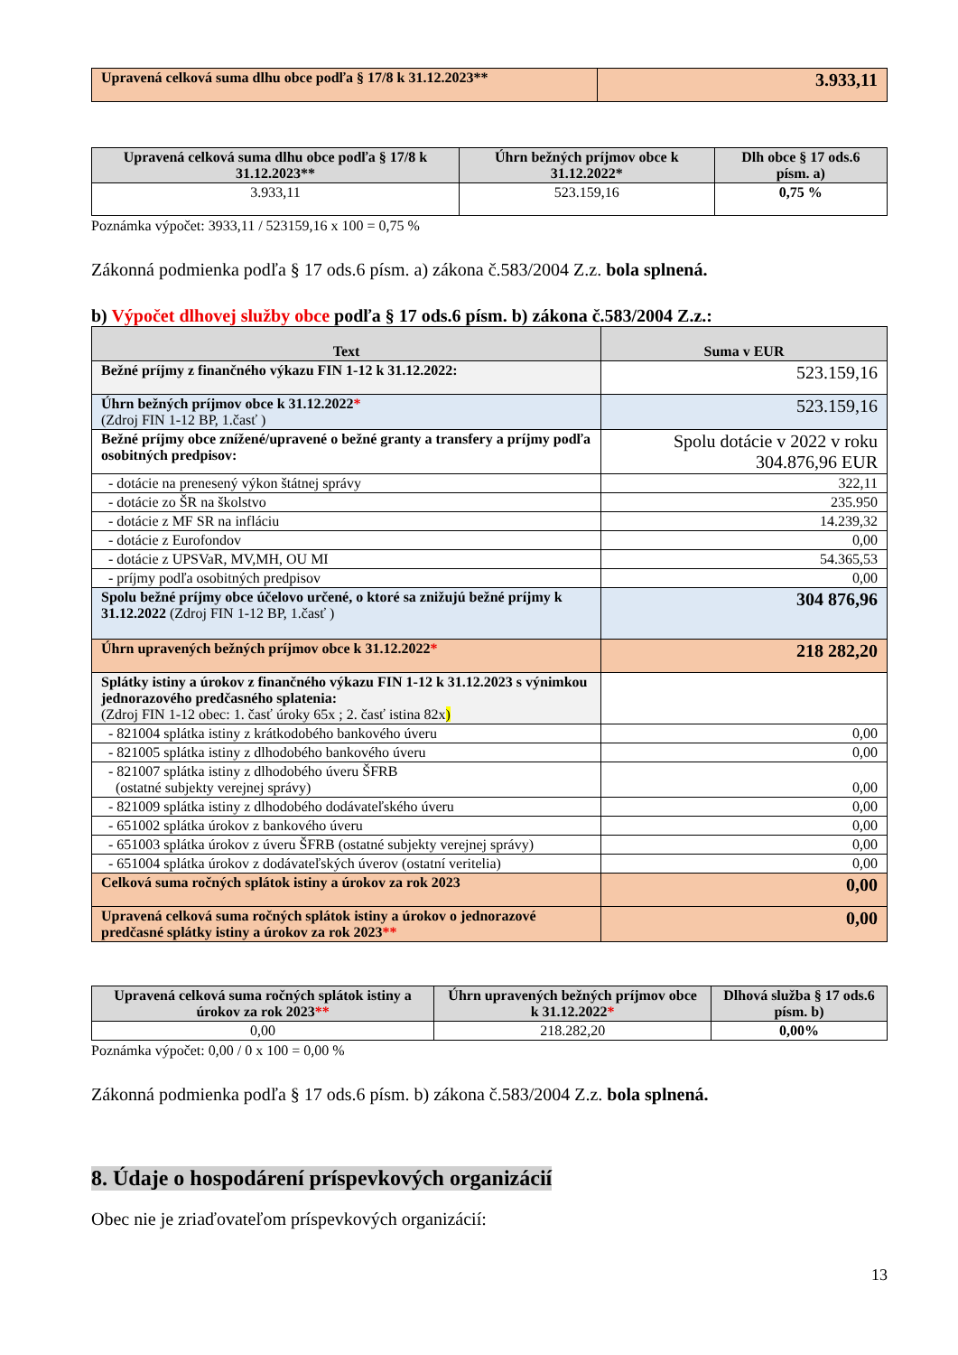| Upravená celková suma dlhu obce podľa § 17/8 k 31.12.2023** | 3.933,11 |
| Upravená celková suma dlhu obce podľa § 17/8 k 31.12.2023** | Úhrn bežných príjmov obce k 31.12.2022* | Dlh obce § 17 ods.6 písm. a) |
| --- | --- | --- |
| 3.933,11 | 523.159,16 | 0,75 % |
Poznámka výpočet: 3933,11 / 523159,16 x 100 = 0,75 %
Zákonná podmienka podľa § 17 ods.6 písm. a) zákona č.583/2004 Z.z. bola splnená.
b) Výpočet dlhovej služby obce podľa § 17 ods.6 písm. b) zákona č.583/2004 Z.z.:
| Text | Suma v EUR |
| --- | --- |
| Bežné príjmy z finančného výkazu FIN 1-12 k 31.12.2022: | 523.159,16 |
| Úhrn bežných príjmov obce k 31.12.2022 * (Zdroj FIN 1-12 BP, 1.časť ) | 523.159,16 |
| Bežné príjmy obce znížené/upravené o bežné granty a transfery a príjmy podľa osobitných predpisov: | Spolu dotácie v 2022 v roku 304.876,96 EUR |
| - dotácie na prenesený výkon štátnej správy | 322,11 |
| - dotácie zo ŠR na školstvo | 235.950 |
| - dotácie z MF SR na infláciu | 14.239,32 |
| - dotácie z Eurofondov | 0,00 |
| - dotácie z UPSVaR, MV,MH, OU MI | 54.365,53 |
| - príjmy podľa osobitných predpisov | 0,00 |
| Spolu bežné príjmy obce účelovo určené, o ktoré sa znižujú bežné príjmy k 31.12.2022 (Zdroj FIN 1-12 BP, 1.časť ) | 304 876,96 |
| Úhrn upravených bežných príjmov obce k 31.12.2022 * | 218 282,20 |
| Splátky istiny a úrokov z finančného výkazu FIN 1-12 k 31.12.2023 s výnimkou jednorazového predčasného splatenia: (Zdroj FIN 1-12 obec: 1. časť úroky 65x ; 2. časť istina 82x ) | |
| - 821004 splátka istiny z krátkodobého bankového úveru | 0,00 |
| - 821005 splátka istiny z dlhodobého bankového úveru | 0,00 |
| - 821007 splátka istiny z dlhodobého úveru ŠFRB (ostatné subjekty verejnej správy) | 0,00 |
| - 821009 splátka istiny z dlhodobého dodávateľského úveru | 0,00 |
| - 651002 splátka úrokov z bankového úveru | 0,00 |
| - 651003 splátka úrokov z úveru ŠFRB (ostatné subjekty verejnej správy) | 0,00 |
| - 651004 splátka úrokov z dodávateľských úverov (ostatní veritelia) | 0,00 |
| Celková suma ročných splátok istiny a úrokov za rok 2023 | 0,00 |
| Upravená celková suma ročných splátok istiny a úrokov o jednorazové predčasné splátky istiny a úrokov za rok 2023 ** | 0,00 |
| Upravená celková suma ročných splátok istiny a úrokov za rok 2023 ** | Úhrn upravených bežných príjmov obce k 31.12.2022 * | Dlhová služba § 17 ods.6 písm. b) |
| --- | --- | --- |
| 0,00 | 218.282,20 | 0,00% |
Poznámka výpočet: 0,00 / 0 x 100 = 0,00 %
Zákonná podmienka podľa § 17 ods.6 písm. b) zákona č.583/2004 Z.z. bola splnená.
8. Údaje o hospodárení príspevkových organizácií
Obec nie je zriaďovateľom príspevkových organizácií:
13